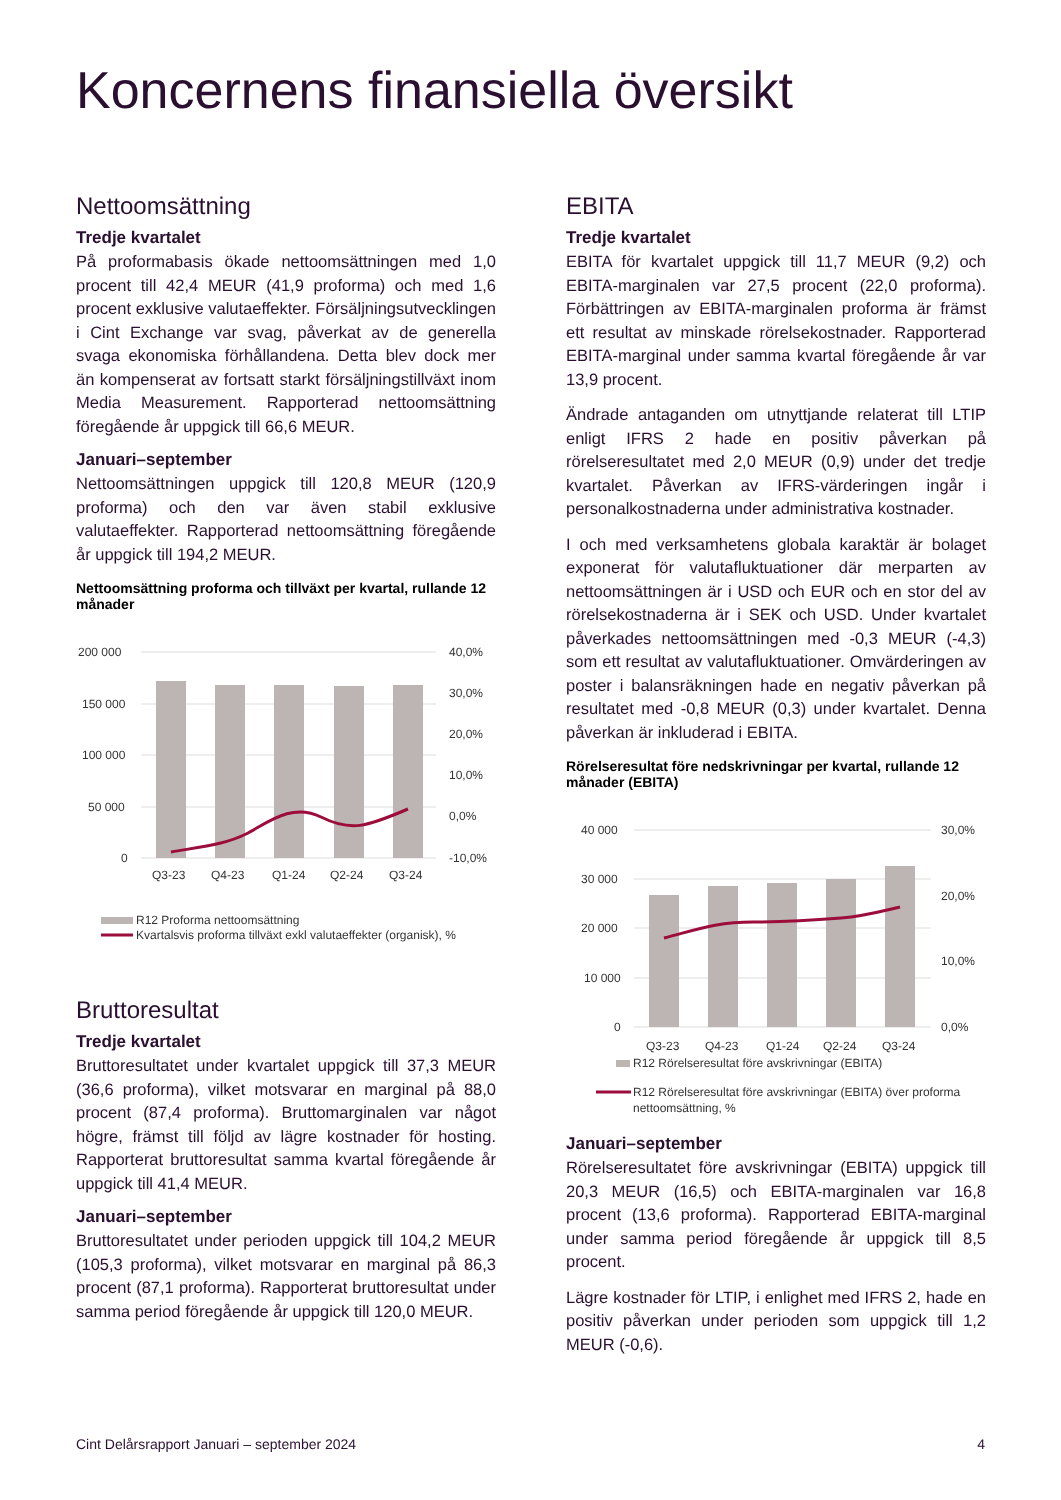Koncernens finansiella översikt
Nettoomsättning
Tredje kvartalet
På proformabasis ökade nettoomsättningen med 1,0 procent till 42,4 MEUR (41,9 proforma) och med 1,6 procent exklusive valutaeffekter. Försäljningsutvecklingen i Cint Exchange var svag, påverkat av de generella svaga ekonomiska förhållandena. Detta blev dock mer än kompenserat av fortsatt starkt försäljningstillväxt inom Media Measurement. Rapporterad nettoomsättning föregående år uppgick till 66,6 MEUR.
Januari–september
Nettoomsättningen uppgick till 120,8 MEUR (120,9 proforma) och den var även stabil exklusive valutaeffekter. Rapporterad nettoomsättning föregående år uppgick till 194,2 MEUR.
Nettoomsättning proforma och tillväxt per kvartal, rullande 12 månader
200 000
150 000
100 000
50 000
0
40,0%
30,0%
20,0%
10,0%
0,0%
-10,0%
Q3-23
Q4-23
Q1-24
Q2-24
Q3-24
R12 Proforma nettoomsättning
Kvartalsvis proforma tillväxt exkl valutaeffekter (organisk), %
Bruttoresultat
Tredje kvartalet
Bruttoresultatet under kvartalet uppgick till 37,3 MEUR (36,6 proforma), vilket motsvarar en marginal på 88,0 procent (87,4 proforma). Bruttomarginalen var något högre, främst till följd av lägre kostnader för hosting. Rapporterat bruttoresultat samma kvartal föregående år uppgick till 41,4 MEUR.
Januari–september
Bruttoresultatet under perioden uppgick till 104,2 MEUR (105,3 proforma), vilket motsvarar en marginal på 86,3 procent (87,1 proforma). Rapporterat bruttoresultat under samma period föregående år uppgick till 120,0 MEUR.
EBITA
Tredje kvartalet
EBITA för kvartalet uppgick till 11,7 MEUR (9,2) och EBITA-marginalen var 27,5 procent (22,0 proforma). Förbättringen av EBITA-marginalen proforma är främst ett resultat av minskade rörelsekostnader. Rapporterad EBITA-marginal under samma kvartal föregående år var 13,9 procent.
Ändrade antaganden om utnyttjande relaterat till LTIP enligt IFRS 2 hade en positiv påverkan på rörelseresultatet med 2,0 MEUR (0,9) under det tredje kvartalet. Påverkan av IFRS-värderingen ingår i personalkostnaderna under administrativa kostnader.
I och med verksamhetens globala karaktär är bolaget exponerat för valutafluktuationer där merparten av nettoomsättningen är i USD och EUR och en stor del av rörelsekostnaderna är i SEK och USD. Under kvartalet påverkades nettoomsättningen med -0,3 MEUR (-4,3) som ett resultat av valutafluktuationer. Omvärderingen av poster i balansräkningen hade en negativ påverkan på resultatet med -0,8 MEUR (0,3) under kvartalet. Denna påverkan är inkluderad i EBITA.
Rörelseresultat före nedskrivningar per kvartal, rullande 12 månader (EBITA)
40 000
30 000
20 000
10 000
0
30,0%
20,0%
10,0%
0,0%
Q3-23
Q4-23
Q1-24
Q2-24
Q3-24
R12 Rörelseresultat före avskrivningar (EBITA)
R12 Rörelseresultat före avskrivningar (EBITA) över proforma
nettoomsättning, %
Januari–september
Rörelseresultatet före avskrivningar (EBITA) uppgick till 20,3 MEUR (16,5) och EBITA-marginalen var 16,8 procent (13,6 proforma). Rapporterad EBITA-marginal under samma period föregående år uppgick till 8,5 procent.
Lägre kostnader för LTIP, i enlighet med IFRS 2, hade en positiv påverkan under perioden som uppgick till 1,2 MEUR (-0,6).
Cint Delårsrapport Januari – september 2024 4